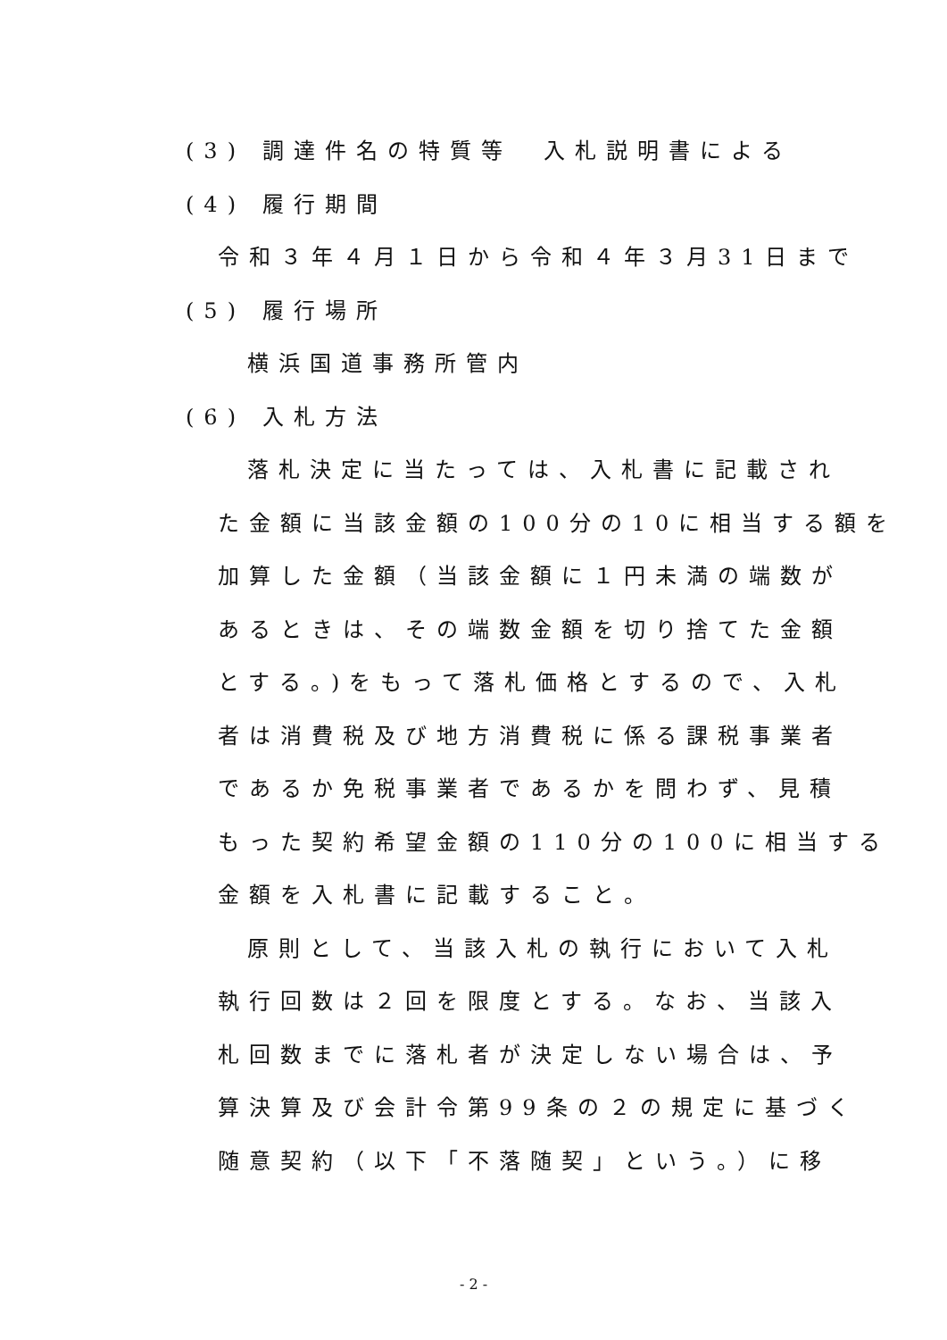(3) 調達件名の特質等　入札説明書による
(4) 履行期間
令和３年４月１日から令和４年３月31日まで
(5) 履行場所
横浜国道事務所管内
(6) 入札方法
落札決定に当たっては、入札書に記載され
た金額に当該金額の100分の10に相当する額を
加算した金額（当該金額に１円未満の端数が
あるときは、その端数金額を切り捨てた金額
とする。)をもって落札価格とするので、入札
者は消費税及び地方消費税に係る課税事業者
であるか免税事業者であるかを問わず、見積
もった契約希望金額の110分の100に相当する
金額を入札書に記載すること。
原則として、当該入札の執行において入札
執行回数は２回を限度とする。なお、当該入
札回数までに落札者が決定しない場合は、予
算決算及び会計令第99条の２の規定に基づく
随意契約（以下「不落随契」という。）に移
- 2 -